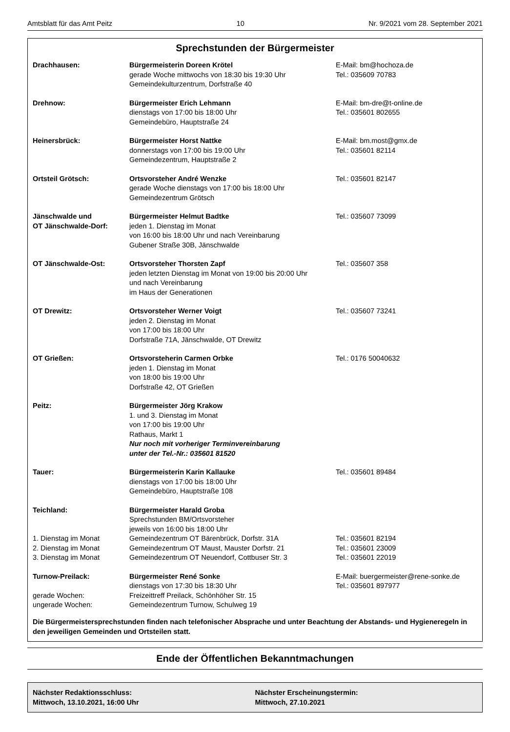Amtsblatt für das Amt Peitz 10 Nr. 9/2021 vom 28. September 2021
Sprechstunden der Bürgermeister
| Drachhausen: | Bürgermeisterin Doreen Krötel gerade Woche mittwochs von 18:30 bis 19:30 Uhr Gemeindekulturzentrum, Dorfstraße 40 | E-Mail: bm@hochoza.de Tel.: 035609 70783 |
| Drehnow: | Bürgermeister Erich Lehmann dienstags von 17:00 bis 18:00 Uhr Gemeindebüro, Hauptstraße 24 | E-Mail: bm-dre@t-online.de Tel.: 035601 802655 |
| Heinersbrück: | Bürgermeister Horst Nattke donnerstags von 17:00 bis 19:00 Uhr Gemeindezentrum, Hauptstraße 2 | E-Mail: bm.most@gmx.de Tel.: 035601 82114 |
| Ortsteil Grötsch: | Ortsvorsteher André Wenzke gerade Woche dienstags von 17:00 bis 18:00 Uhr Gemeindezentrum Grötsch | Tel.: 035601 82147 |
| Jänschwalde und OT Jänschwalde-Dorf: | Bürgermeister Helmut Badtke jeden 1. Dienstag im Monat von 16:00 bis 18:00 Uhr und nach Vereinbarung Gubener Straße 30B, Jänschwalde | Tel.: 035607 73099 |
| OT Jänschwalde-Ost: | Ortsvorsteher Thorsten Zapf jeden letzten Dienstag im Monat von 19:00 bis 20:00 Uhr und nach Vereinbarung im Haus der Generationen | Tel.: 035607 358 |
| OT Drewitz: | Ortsvorsteher Werner Voigt jeden 2. Dienstag im Monat von 17:00 bis 18:00 Uhr Dorfstraße 71A, Jänschwalde, OT Drewitz | Tel.: 035607 73241 |
| OT Grießen: | Ortsvorsteherin Carmen Orbke jeden 1. Dienstag im Monat von 18:00 bis 19:00 Uhr Dorfstraße 42, OT Grießen | Tel.: 0176 50040632 |
| Peitz: | Bürgermeister Jörg Krakow 1. und 3. Dienstag im Monat von 17:00 bis 19:00 Uhr Rathaus, Markt 1 Nur noch mit vorheriger Terminvereinbarung unter der Tel.-Nr.: 035601 81520 | |
| Tauer: | Bürgermeisterin Karin Kallauke dienstags von 17:00 bis 18:00 Uhr Gemeindebüro, Hauptstraße 108 | Tel.: 035601 89484 |
| Teichland: | Bürgermeister Harald Groba Sprechstunden BM/Ortsvorsteher jeweils von 16:00 bis 18:00 Uhr | |
| 1. Dienstag im Monat | Gemeindezentrum OT Bärenbrück, Dorfstr. 31A | Tel.: 035601 82194 |
| 2. Dienstag im Monat | Gemeindezentrum OT Maust, Mauster Dorfstr. 21 | Tel.: 035601 23009 |
| 3. Dienstag im Monat | Gemeindezentrum OT Neuendorf, Cottbuser Str. 3 | Tel.: 035601 22019 |
| Turnow-Preilack: | Bürgermeister René Sonke dienstags von 17:30 bis 18:30 Uhr | E-Mail: buergermeister@rene-sonke.de Tel.: 035601 897977 |
| gerade Wochen: | Freizeittreff Preilack, Schönhöher Str. 15 | |
| ungerade Wochen: | Gemeindezentrum Turnow, Schulweg 19 | |
Die Bürgermeistersprechstunden finden nach telefonischer Absprache und unter Beachtung der Abstands- und Hygieneregeln in den jeweiligen Gemeinden und Ortsteilen statt.
Ende der Öffentlichen Bekanntmachungen
Nächster Redaktionsschluss:
Mittwoch, 13.10.2021, 16:00 Uhr
Nächster Erscheinungstermin:
Mittwoch, 27.10.2021